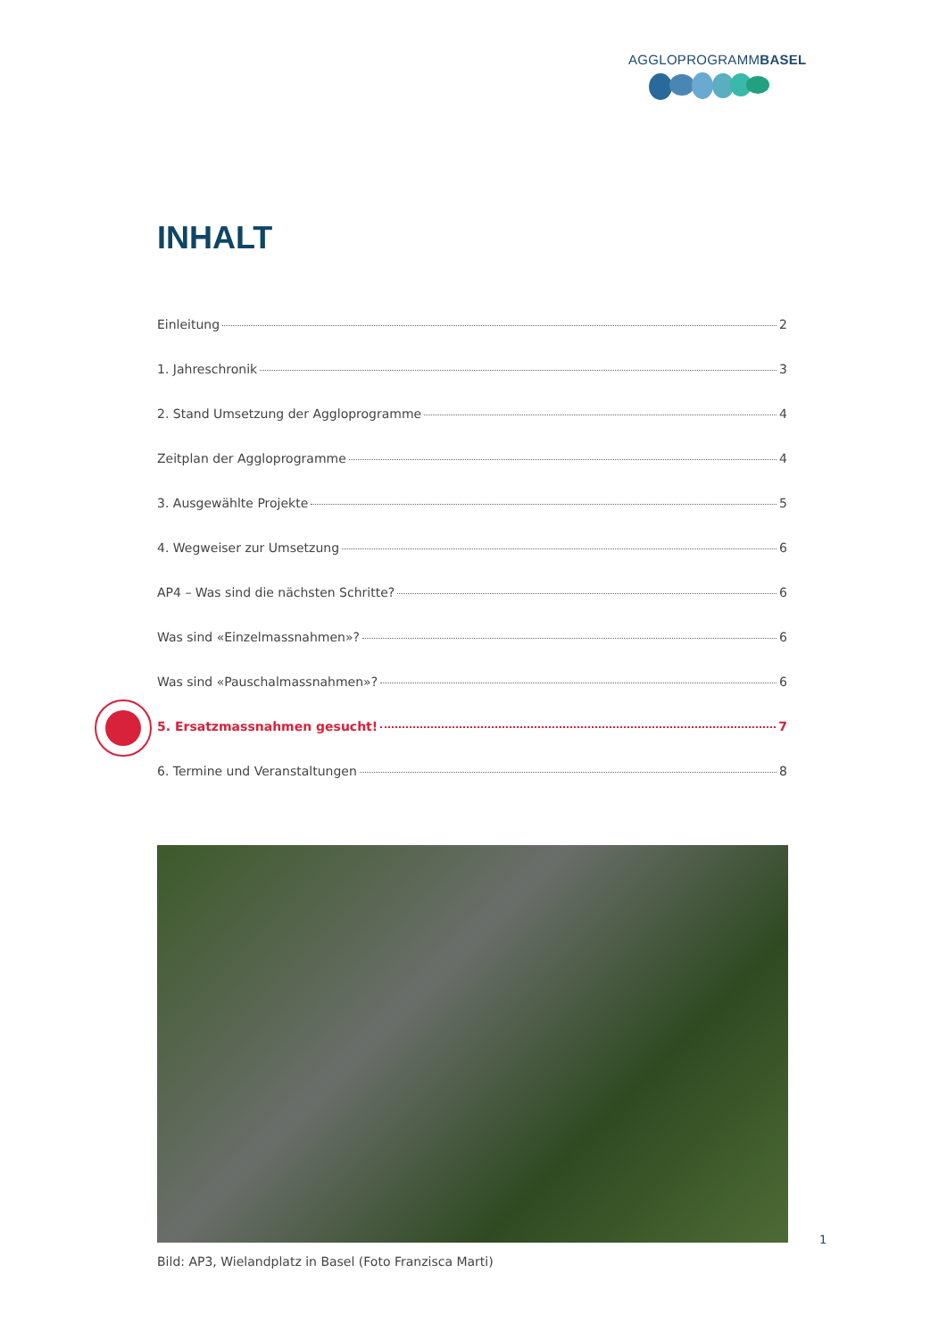AGGLOPROGRAMMBASEL
INHALT
Einleitung 2
1. Jahreschronik 3
2. Stand Umsetzung der Aggloprogramme 4
Zeitplan der Aggloprogramme 4
3. Ausgewählte Projekte 5
4. Wegweiser zur Umsetzung 6
AP4 – Was sind die nächsten Schritte? 6
Was sind «Einzelmassnahmen»? 6
Was sind «Pauschalmassnahmen»? 6
5. Ersatzmassnahmen gesucht! 7
6. Termine und Veranstaltungen 8
1
Bild: AP3, Wielandplatz in Basel (Foto Franzisca Marti)